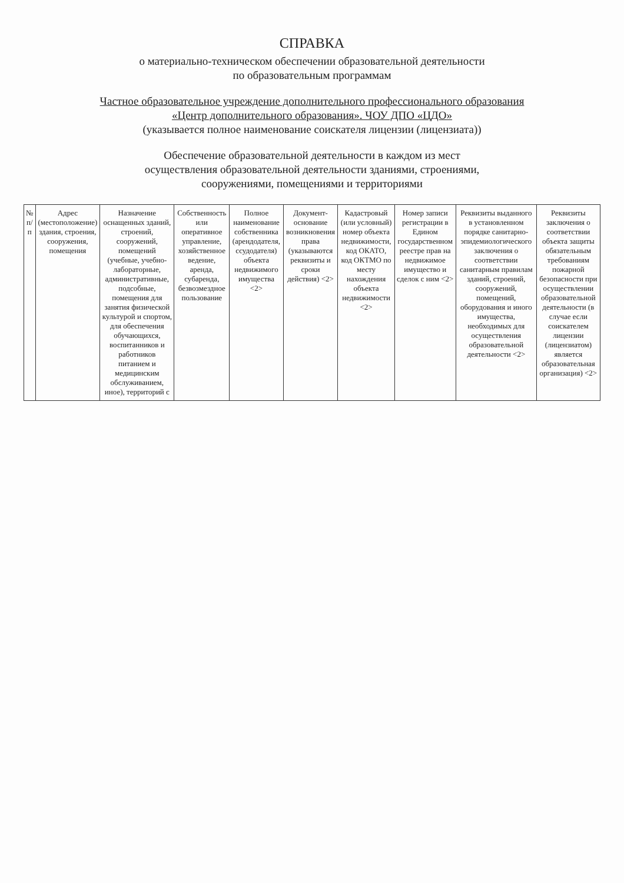СПРАВКА
о материально-техническом обеспечении образовательной деятельности
по образовательным программам
Частное образовательное учреждение дополнительного профессионального образования
«Центр дополнительного образования». ЧОУ ДПО «ЦДО»
(указывается полное наименование соискателя лицензии (лицензиата))
Обеспечение образовательной деятельности в каждом из мест
осуществления образовательной деятельности зданиями, строениями,
сооружениями, помещениями и территориями
| № п/п | Адрес (местоположение) здания, строения, сооружения, помещения | Назначение оснащенных зданий, строений, сооружений, помещений (учебные, учебно-лабораторные, административные, подсобные, помещения для занятия физической культурой и спортом, для обеспечения обучающихся, воспитанников и работников питанием и медицинским обслуживанием, иное), территорий с | Собственность или оперативное управление, хозяйственное ведение, аренда, субаренда, безвозмездное пользование | Полное наименование собственника (арендодателя, ссудодателя) объекта недвижимого имущества <2> | Документ-основание возникновения права (указываются реквизиты и сроки действия) <2> | Кадастровый (или условный) номер объекта недвижимости, код ОКАТО, код ОКТМО по месту нахождения объекта недвижимости <2> | Номер записи регистрации в Едином государственном реестре прав на недвижимое имущество и сделок с ним <2> | Реквизиты выданного в установленном порядке санитарно-эпидемиологического заключения о соответствии санитарным правилам зданий, строений, сооружений, помещений, оборудования и иного имущества, необходимых для осуществления образовательной деятельности <2> | Реквизиты заключения о соответствии объекта защиты обязательным требованиям пожарной безопасности при осуществлении образовательной деятельности (в случае если соискателем лицензии (лицензиатом) является образовательная организация) <2> |
| --- | --- | --- | --- | --- | --- | --- | --- | --- | --- |